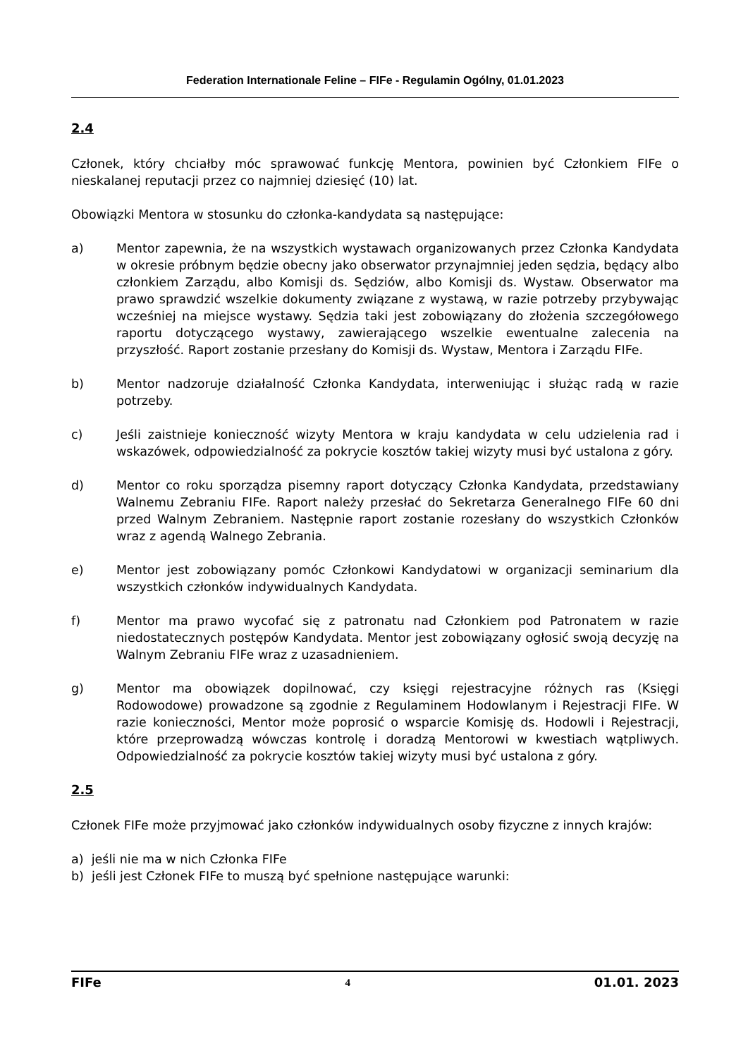Federation Internationale Feline – FIFe - Regulamin Ogólny, 01.01.2023
2.4
Członek, który chciałby móc sprawować funkcję Mentora, powinien być Członkiem FIFe o nieskalanej reputacji przez co najmniej dziesięć (10) lat.
Obowiązki Mentora w stosunku do członka-kandydata są następujące:
a) Mentor zapewnia, że na wszystkich wystawach organizowanych przez Członka Kandydata w okresie próbnym będzie obecny jako obserwator przynajmniej jeden sędzia, będący albo członkiem Zarządu, albo Komisji ds. Sędziów, albo Komisji ds. Wystaw. Obserwator ma prawo sprawdzić wszelkie dokumenty związane z wystawą, w razie potrzeby przybywając wcześniej na miejsce wystawy. Sędzia taki jest zobowiązany do złożenia szczegółowego raportu dotyczącego wystawy, zawierającego wszelkie ewentualne zalecenia na przyszłość. Raport zostanie przesłany do Komisji ds. Wystaw, Mentora i Zarządu FIFe.
b) Mentor nadzoruje działalność Członka Kandydata, interweniując i służąc radą w razie potrzeby.
c) Jeśli zaistnieje konieczność wizyty Mentora w kraju kandydata w celu udzielenia rad i wskazówek, odpowiedzialność za pokrycie kosztów takiej wizyty musi być ustalona z góry.
d) Mentor co roku sporządza pisemny raport dotyczący Członka Kandydata, przedstawiany Walnemu Zebraniu FIFe. Raport należy przesłać do Sekretarza Generalnego FIFe 60 dni przed Walnym Zebraniem. Następnie raport zostanie rozesłany do wszystkich Członków wraz z agendą Walnego Zebrania.
e) Mentor jest zobowiązany pomóc Członkowi Kandydatowi w organizacji seminarium dla wszystkich członków indywidualnych Kandydata.
f) Mentor ma prawo wycofać się z patronatu nad Członkiem pod Patronatem w razie niedostatecznych postępów Kandydata. Mentor jest zobowiązany ogłosić swoją decyzję na Walnym Zebraniu FIFe wraz z uzasadnieniem.
g) Mentor ma obowiązek dopilnować, czy księgi rejestracyjne różnych ras (Księgi Rodowodowe) prowadzone są zgodnie z Regulaminem Hodowlanym i Rejestracji FIFe. W razie konieczności, Mentor może poprosić o wsparcie Komisję ds. Hodowli i Rejestracji, które przeprowadzą wówczas kontrolę i doradzą Mentorowi w kwestiach wątpliwych. Odpowiedzialność za pokrycie kosztów takiej wizyty musi być ustalona z góry.
2.5
Członek FIFe może przyjmować jako członków indywidualnych osoby fizyczne z innych krajów:
a) jeśli nie ma w nich Członka FIFe
b) jeśli jest Członek FIFe to muszą być spełnione następujące warunki:
FIFe 4 01.01. 2023